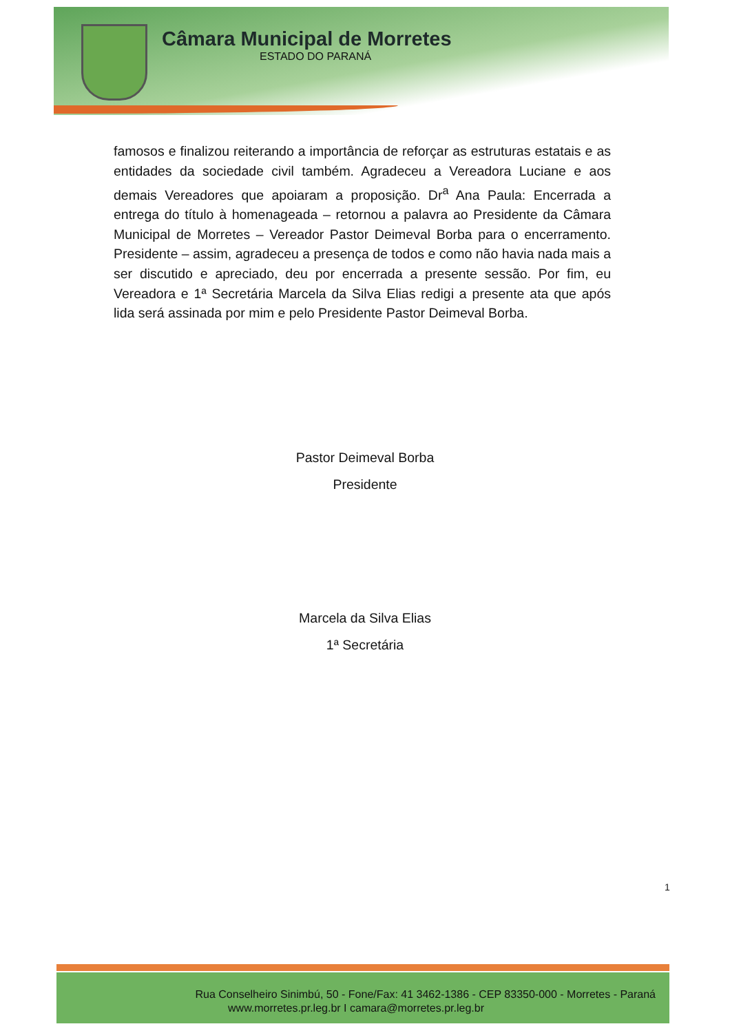Câmara Municipal de Morretes
ESTADO DO PARANÁ
famosos e finalizou reiterando a importância de reforçar as estruturas estatais e as entidades da sociedade civil também. Agradeceu a Vereadora Luciane e aos demais Vereadores que apoiaram a proposição. Dr<sup>a</sup> Ana Paula: Encerrada a entrega do título à homenageada – retornou a palavra ao Presidente da Câmara Municipal de Morretes – Vereador Pastor Deimeval Borba para o encerramento. Presidente – assim, agradeceu a presença de todos e como não havia nada mais a ser discutido e apreciado, deu por encerrada a presente sessão. Por fim, eu Vereadora e 1ª Secretária Marcela da Silva Elias redigi a presente ata que após lida será assinada por mim e pelo Presidente Pastor Deimeval Borba.
Pastor Deimeval Borba
Presidente
Marcela da Silva Elias
1ª Secretária
1
Rua Conselheiro Sinimbú, 50 - Fone/Fax: 41 3462-1386 - CEP 83350-000 - Morretes - Paraná
www.morretes.pr.leg.br I camara@morretes.pr.leg.br